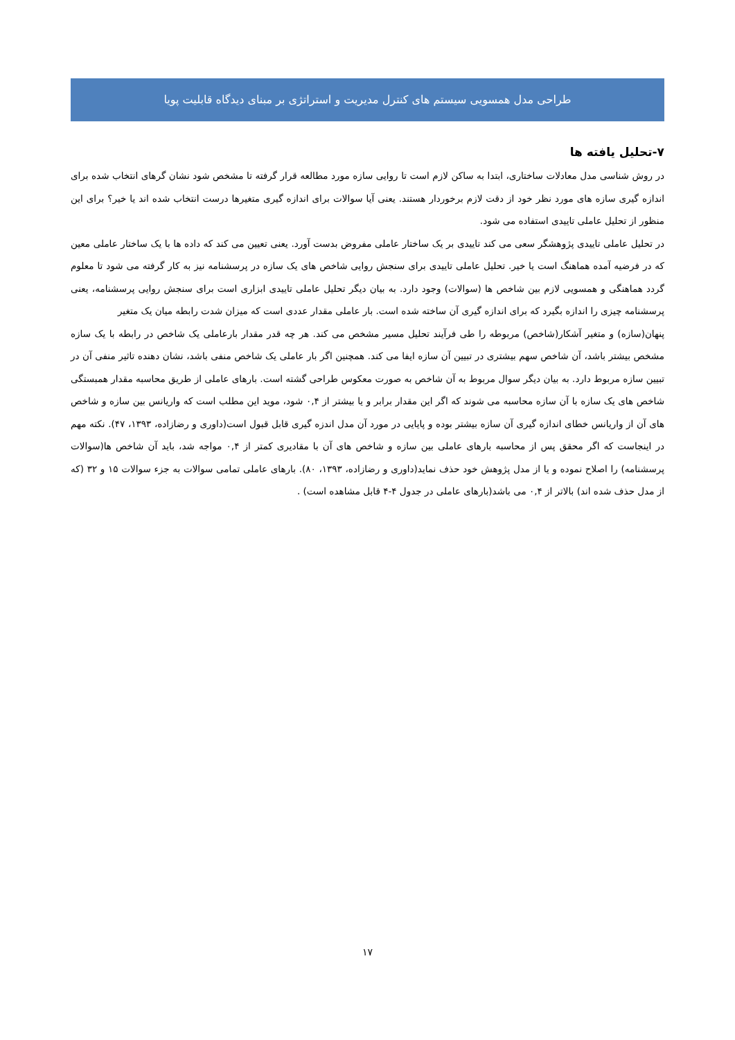طراحی مدل همسویی سیستم های کنترل مدیریت و استراتژی بر مبنای دیدگاه قابلیت پویا
۷-تحلیل یافته ها
در روش شناسی مدل معادلات ساختاری، ابتدا به ساکن لازم است تا روایی سازه مورد مطالعه قرار گرفته تا مشخص شود نشان گرهای انتخاب شده برای اندازه گیری سازه های مورد نظر خود از دقت لازم برخوردار هستند. یعنی آیا سوالات برای اندازه گیری متغیرها درست انتخاب شده اند یا خیر؟ برای این منظور از تحلیل عاملی تاییدی استفاده می شود.
در تحلیل عاملی تاییدی پژوهشگر سعی می کند تاییدی بر یک ساختار عاملی مفروض بدست آورد. یعنی تعیین می کند که داده ها با یک ساختار عاملی معین که در فرضیه آمده هماهنگ است یا خیر. تحلیل عاملی تاییدی برای سنجش روایی شاخص های یک سازه در پرسشنامه نیز به کار گرفته می شود تا معلوم گردد هماهنگی و همسویی لازم بین شاخص ها (سوالات) وجود دارد. به بیان دیگر تحلیل عاملی تاییدی ابزاری است برای سنجش روایی پرسشنامه، یعنی پرسشنامه چیزی را اندازه بگیرد که برای اندازه گیری آن ساخته شده است. بار عاملی مقدار عددی است که میزان شدت رابطه میان یک متغیر
پنهان(سازه) و متغیر آشکار(شاخص) مربوطه را طی فرآیند تحلیل مسیر مشخص می کند. هر چه قدر مقدار بارعاملی یک شاخص در رابطه با یک سازه مشخص بیشتر باشد، آن شاخص سهم بیشتری در تبیین آن سازه ایفا می کند. همچنین اگر بار عاملی یک شاخص منفی باشد، نشان دهنده تاثیر منفی آن در تبیین سازه مربوط دارد. به بیان دیگر سوال مربوط به آن شاخص به صورت معکوس طراحی گشته است. بارهای عاملی از طریق محاسبه مقدار همبستگی شاخص های یک سازه با آن سازه محاسبه می شوند که اگر این مقدار برابر و یا بیشتر از ۰,۴ شود، موید این مطلب است که واریانس بین سازه و شاخص های آن از واریانس خطای اندازه گیری آن سازه بیشتر بوده و پایایی در مورد آن مدل اندزه گیری قابل قبول است(داوری و رضازاده، ۱۳۹۳، ۴۷). نکته مهم در اینجاست که اگر محقق پس از محاسبه بارهای عاملی بین سازه و شاخص های آن با مقادیری کمتر از ۰,۴ مواجه شد، باید آن شاخص ها(سوالات پرسشنامه) را اصلاح نموده و یا از مدل پژوهش خود حذف نماید(داوری و رضازاده، ۱۳۹۳، ۸۰). بارهای عاملی تمامی سوالات به جزء سوالات ۱۵ و ۳۲ (که از مدل حذف شده اند) بالاتر از ۰,۴ می باشد(بارهای عاملی در جدول ۴-۴ قابل مشاهده است) .
۱۷